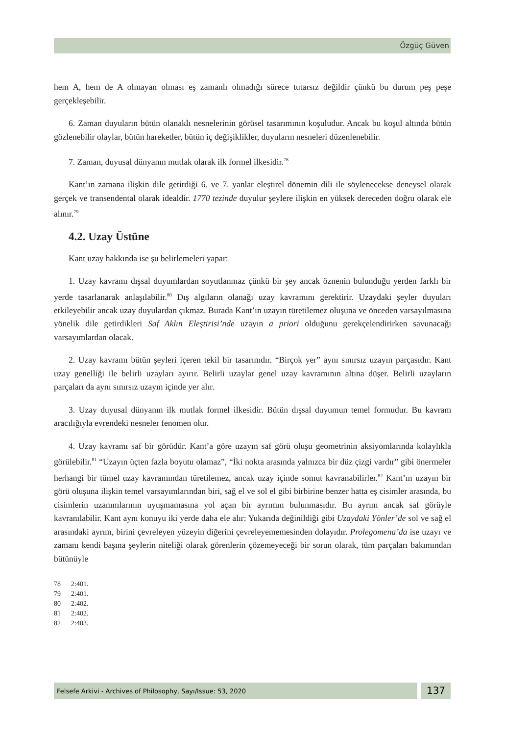Özgüç Güven
hem A, hem de A olmayan olması eş zamanlı olmadığı sürece tutarsız değildir çünkü bu durum peş peşe gerçekleşebilir.
6. Zaman duyuların bütün olanaklı nesnelerinin görüsel tasarımının koşuludur. Ancak bu koşul altında bütün gözlenebilir olaylar, bütün hareketler, bütün iç değişiklikler, duyuların nesneleri düzenlenebilir.
7. Zaman, duyusal dünyanın mutlak olarak ilk formel ilkesidir.<sup>78</sup>
Kant’ın zamana ilişkin dile getirdiği 6. ve 7. yanlar eleştirel dönemin dili ile söylenecekse deneysel olarak gerçek ve transendental olarak idealdir. 1770 tezinde duyulur şeylere ilişkin en yüksek dereceden doğru olarak ele alınır.<sup>79</sup>
4.2. Uzay Üstüne
Kant uzay hakkında ise şu belirlemeleri yapar:
1. Uzay kavramı dışsal duyumlardan soyutlanmaz çünkü bir şey ancak öznenin bulunduğu yerden farklı bir yerde tasarlanarak anlaşılabilir.<sup>80</sup> Dış algıların olanağı uzay kavramını gerektirir. Uzaydaki şeyler duyuları etkileyebilir ancak uzay duyulardan çıkmaz. Burada Kant’ın uzayın türetilemez oluşuna ve önceden varsayılmasına yönelik dile getirdikleri Saf Aklın Eleştirisi’nde uzayın a priori olduğunu gerekçelendirirken savunacağı varsayımlardan olacak.
2. Uzay kavramı bütün şeyleri içeren tekil bir tasarımdır. “Birçok yer” aynı sınırsız uzayın parçasıdır. Kant uzay genelliği ile belirli uzayları ayırır. Belirli uzaylar genel uzay kavramının altına düşer. Belirli uzayların parçaları da aynı sınırsız uzayın içinde yer alır.
3. Uzay duyusal dünyanın ilk mutlak formel ilkesidir. Bütün dışsal duyumun temel formudur. Bu kavram aracılığıyla evrendeki nesneler fenomen olur.
4. Uzay kavramı saf bir görüdür. Kant’a göre uzayın saf görü oluşu geometrinin aksiyomlarında kolaylıkla görülebilir.<sup>81</sup> “Uzayın üçten fazla boyutu olamaz”, “İki nokta arasında yalnızca bir düz çizgi vardır” gibi önermeler herhangi bir tümel uzay kavramından türetilemez, ancak uzay içinde somut kavranabilirler.<sup>82</sup> Kant’ın uzayın bir görü oluşuna ilişkin temel varsayımlarından biri, sağ el ve sol el gibi birbirine benzer hatta eş cisimler arasında, bu cisimlerin uzanımlarının uyuşmamasına yol açan bir ayrımın bulunmasıdır. Bu ayrım ancak saf görüyle kavranılabilir. Kant aynı konuyu iki yerde daha ele alır: Yukarıda değinildiği gibi Uzaydaki Yönler’de sol ve sağ el arasındaki ayrım, birini çevreleyen yüzeyin diğerini çevreleyememesinden dolayıdır. Prolegomena’da ise uzayı ve zamanı kendi başına şeylerin niteliği olarak görenlerin çözemeyeceği bir sorun olarak, tüm parçaları bakımından bütünüyle
78 2:401.
79 2:401.
80 2:402.
81 2:402.
82 2:403.
Felsefe Arkivi - Archives of Philosophy, Sayı/Issue: 53, 2020
137